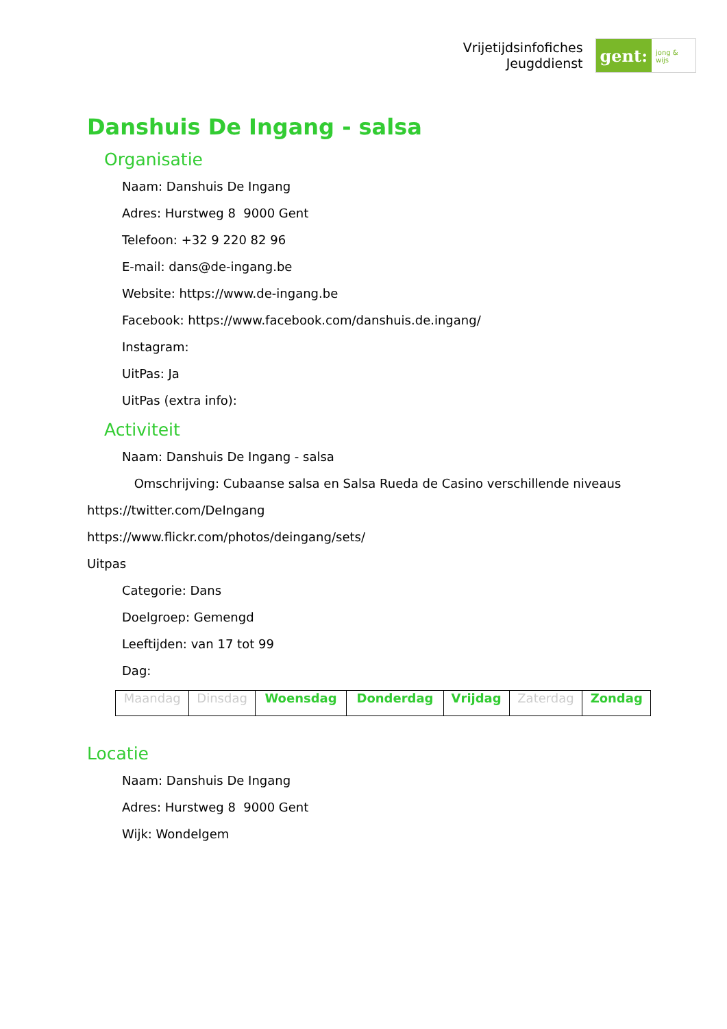Vrijetijdsinfofiches
Jeugddienst
gent:
jong & wijs
Danshuis De Ingang - salsa
Organisatie
Naam: Danshuis De Ingang
Adres: Hurstweg 8 9000 Gent
Telefoon: +32 9 220 82 96
E-mail: dans@de-ingang.be
Website: https://www.de-ingang.be
Facebook: https://www.facebook.com/danshuis.de.ingang/
Instagram:
UitPas: Ja
UitPas (extra info):
Activiteit
Naam: Danshuis De Ingang - salsa
Omschrijving: Cubaanse salsa en Salsa Rueda de Casino verschillende niveaus
https://twitter.com/DeIngang
https://www.flickr.com/photos/deingang/sets/
Uitpas
Categorie: Dans
Doelgroep: Gemengd
Leeftijden: van 17 tot 99
Dag:
| Maandag | Dinsdag | Woensdag | Donderdag | Vrijdag | Zaterdag | Zondag |
Locatie
Naam: Danshuis De Ingang
Adres: Hurstweg 8 9000 Gent
Wijk: Wondelgem